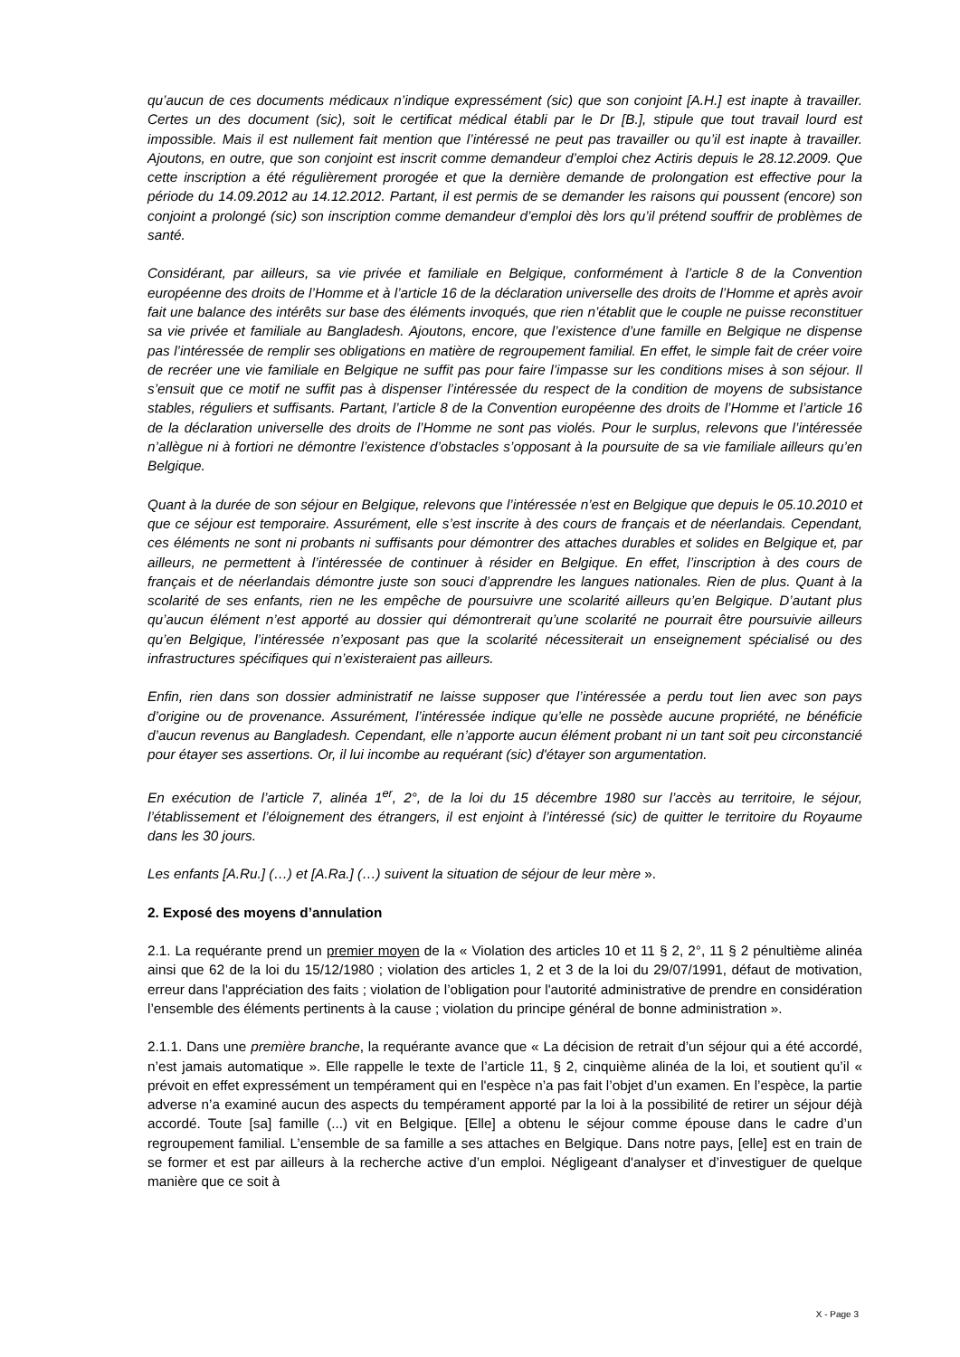qu’aucun de ces documents médicaux n’indique expressément (sic) que son conjoint [A.H.] est inapte à travailler. Certes un des document (sic), soit le certificat médical établi par le Dr [B.], stipule que tout travail lourd est impossible. Mais il est nullement fait mention que l’intéressé ne peut pas travailler ou qu’il est inapte à travailler. Ajoutons, en outre, que son conjoint est inscrit comme demandeur d’emploi chez Actiris depuis le 28.12.2009. Que cette inscription a été régulièrement prorogée et que la dernière demande de prolongation est effective pour la période du 14.09.2012 au 14.12.2012. Partant, il est permis de se demander les raisons qui poussent (encore) son conjoint a prolongé (sic) son inscription comme demandeur d’emploi dès lors qu’il prétend souffrir de problèmes de santé.
Considérant, par ailleurs, sa vie privée et familiale en Belgique, conformément à l’article 8 de la Convention européenne des droits de l’Homme et à l’article 16 de la déclaration universelle des droits de l’Homme et après avoir fait une balance des intérêts sur base des éléments invoqués, que rien n’établit que le couple ne puisse reconstituer sa vie privée et familiale au Bangladesh. Ajoutons, encore, que l’existence d’une famille en Belgique ne dispense pas l’intéressée de remplir ses obligations en matière de regroupement familial. En effet, le simple fait de créer voire de recréer une vie familiale en Belgique ne suffit pas pour faire l’impasse sur les conditions mises à son séjour. Il s’ensuit que ce motif ne suffit pas à dispenser l’intéressée du respect de la condition de moyens de subsistance stables, réguliers et suffisants. Partant, l’article 8 de la Convention européenne des droits de l’Homme et l’article 16 de la déclaration universelle des droits de l’Homme ne sont pas violés. Pour le surplus, relevons que l’intéressée n’allègue ni à fortiori ne démontre l’existence d’obstacles s’opposant à la poursuite de sa vie familiale ailleurs qu’en Belgique.
Quant à la durée de son séjour en Belgique, relevons que l’intéressée n’est en Belgique que depuis le 05.10.2010 et que ce séjour est temporaire. Assurément, elle s’est inscrite à des cours de français et de néerlandais. Cependant, ces éléments ne sont ni probants ni suffisants pour démontrer des attaches durables et solides en Belgique et, par ailleurs, ne permettent à l’intéressée de continuer à résider en Belgique. En effet, l’inscription à des cours de français et de néerlandais démontre juste son souci d’apprendre les langues nationales. Rien de plus. Quant à la scolarité de ses enfants, rien ne les empêche de poursuivre une scolarité ailleurs qu’en Belgique. D’autant plus qu’aucun élément n’est apporté au dossier qui démontrerait qu’une scolarité ne pourrait être poursuivie ailleurs qu’en Belgique, l’intéressée n’exposant pas que la scolarité nécessiterait un enseignement spécialisé ou des infrastructures spécifiques qui n’existeraient pas ailleurs.
Enfin, rien dans son dossier administratif ne laisse supposer que l’intéressée a perdu tout lien avec son pays d’origine ou de provenance. Assurément, l’intéressée indique qu’elle ne possède aucune propriété, ne bénéficie d’aucun revenus au Bangladesh. Cependant, elle n’apporte aucun élément probant ni un tant soit peu circonstancié pour étayer ses assertions. Or, il lui incombe au requérant (sic) d'étayer son argumentation.
En exécution de l’article 7, alinéa 1<sup>er</sup>, 2°, de la loi du 15 décembre 1980 sur l’accès au territoire, le séjour, l’établissement et l’éloignement des étrangers, il est enjoint à l’intéressé (sic) de quitter le territoire du Royaume dans les 30 jours.
Les enfants [A.Ru.] (…) et [A.Ra.] (…) suivent la situation de séjour de leur mère ».
2. Exposé des moyens d’annulation
2.1. La requérante prend un premier moyen de la « Violation des articles 10 et 11 § 2, 2°, 11 § 2 pénultième alinéa ainsi que 62 de la loi du 15/12/1980 ; violation des articles 1, 2 et 3 de la loi du 29/07/1991, défaut de motivation, erreur dans l'appréciation des faits ; violation de l’obligation pour l'autorité administrative de prendre en considération l’ensemble des éléments pertinents à la cause ; violation du principe général de bonne administration ».
2.1.1. Dans une première branche, la requérante avance que « La décision de retrait d’un séjour qui a été accordé, n’est jamais automatique ». Elle rappelle le texte de l’article 11, § 2, cinquième alinéa de la loi, et soutient qu’il « prévoit en effet expressément un tempérament qui en l'espèce n’a pas fait l’objet d’un examen. En l’espèce, la partie adverse n’a examiné aucun des aspects du tempérament apporté par la loi à la possibilité de retirer un séjour déjà accordé. Toute [sa] famille (...) vit en Belgique. [Elle] a obtenu le séjour comme épouse dans le cadre d’un regroupement familial. L’ensemble de sa famille a ses attaches en Belgique. Dans notre pays, [elle] est en train de se former et est par ailleurs à la recherche active d’un emploi. Négligeant d'analyser et d’investiguer de quelque manière que ce soit à
X - Page 3